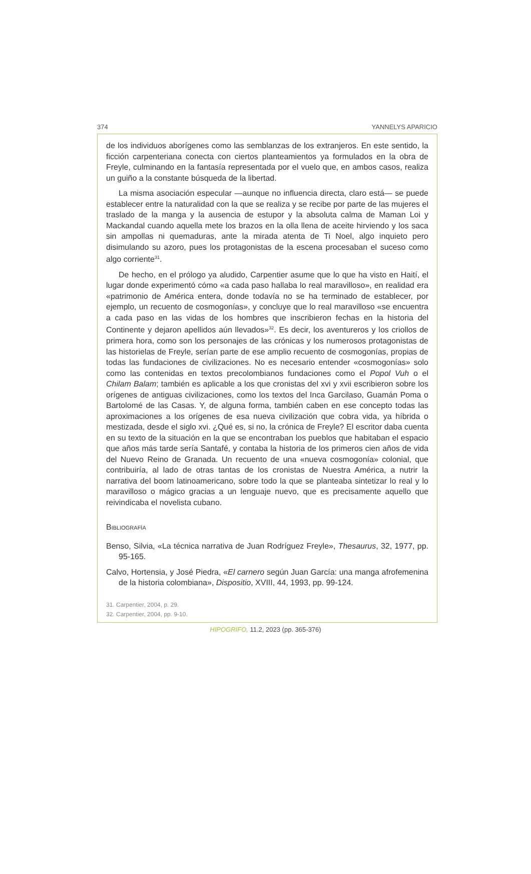374 YANNELYS APARICIO
de los individuos aborígenes como las semblanzas de los extranjeros. En este sentido, la ficción carpenteriana conecta con ciertos planteamientos ya formulados en la obra de Freyle, culminando en la fantasía representada por el vuelo que, en ambos casos, realiza un guiño a la constante búsqueda de la libertad.
La misma asociación especular —aunque no influencia directa, claro está— se puede establecer entre la naturalidad con la que se realiza y se recibe por parte de las mujeres el traslado de la manga y la ausencia de estupor y la absoluta calma de Maman Loi y Mackandal cuando aquella mete los brazos en la olla llena de aceite hirviendo y los saca sin ampollas ni quemaduras, ante la mirada atenta de Ti Noel, algo inquieto pero disimulando su azoro, pues los protagonistas de la escena procesaban el suceso como algo corriente<sup>31</sup>.
De hecho, en el prólogo ya aludido, Carpentier asume que lo que ha visto en Haití, el lugar donde experimentó cómo «a cada paso hallaba lo real maravilloso», en realidad era «patrimonio de América entera, donde todavía no se ha terminado de establecer, por ejemplo, un recuento de cosmogonías», y concluye que lo real maravilloso «se encuentra a cada paso en las vidas de los hombres que inscribieron fechas en la historia del Continente y dejaron apellidos aún llevados»<sup>32</sup>. Es decir, los aventureros y los criollos de primera hora, como son los personajes de las crónicas y los numerosos protagonistas de las historielas de Freyle, serían parte de ese amplio recuento de cosmogonías, propias de todas las fundaciones de civilizaciones. No es necesario entender «cosmogonías» solo como las contenidas en textos precolombianos fundaciones como el Popol Vuh o el Chilam Balam; también es aplicable a los que cronistas del xvi y xvii escribieron sobre los orígenes de antiguas civilizaciones, como los textos del Inca Garcilaso, Guamán Poma o Bartolomé de las Casas. Y, de alguna forma, también caben en ese concepto todas las aproximaciones a los orígenes de esa nueva civilización que cobra vida, ya híbrida o mestizada, desde el siglo xvi. ¿Qué es, si no, la crónica de Freyle? El escritor daba cuenta en su texto de la situación en la que se encontraban los pueblos que habitaban el espacio que años más tarde sería Santafé, y contaba la historia de los primeros cien años de vida del Nuevo Reino de Granada. Un recuento de una «nueva cosmogonía» colonial, que contribuiría, al lado de otras tantas de los cronistas de Nuestra América, a nutrir la narrativa del boom latinoamericano, sobre todo la que se planteaba sintetizar lo real y lo maravilloso o mágico gracias a un lenguaje nuevo, que es precisamente aquello que reivindicaba el novelista cubano.
Bibliografía
Benso, Silvia, «La técnica narrativa de Juan Rodríguez Freyle», Thesaurus, 32, 1977, pp. 95-165.
Calvo, Hortensia, y José Piedra, «El carnero según Juan García: una manga afrofemenina de la historia colombiana», Dispositio, XVIII, 44, 1993, pp. 99-124.
31. Carpentier, 2004, p. 29.
32. Carpentier, 2004, pp. 9-10.
HIPOGRIFO, 11.2, 2023 (pp. 365-376)